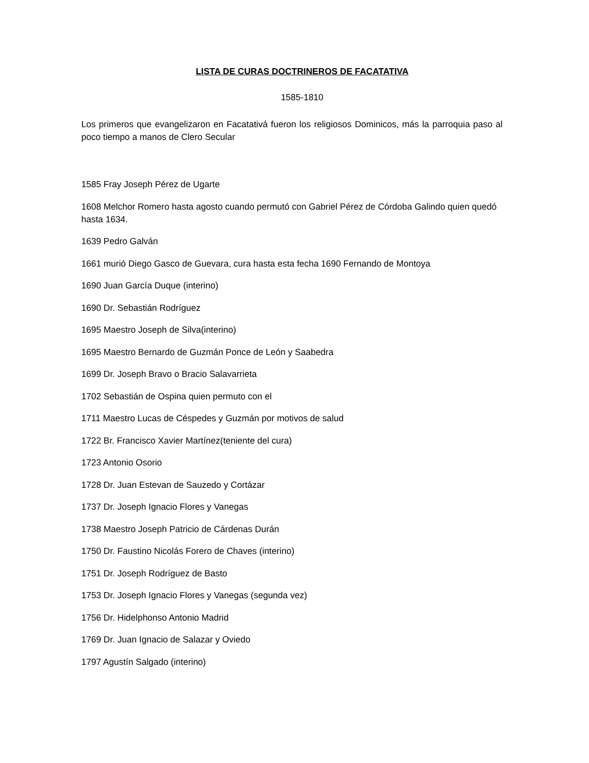LISTA DE CURAS DOCTRINEROS DE FACATATIVA
1585-1810
Los primeros que evangelizaron en Facatativá fueron los religiosos Dominicos, más la parroquia paso al poco tiempo a manos de Clero Secular
1585 Fray Joseph Pérez de Ugarte
1608 Melchor Romero hasta agosto cuando permutó con Gabriel Pérez de Córdoba Galindo quien quedó hasta 1634.
1639 Pedro Galván
1661 murió Diego Gasco de Guevara, cura hasta esta fecha 1690 Fernando de Montoya
1690 Juan García Duque (interino)
1690 Dr. Sebastián Rodríguez
1695 Maestro Joseph de Silva(interino)
1695 Maestro Bernardo de Guzmán Ponce de León y Saabedra
1699 Dr. Joseph Bravo o Bracio Salavarrieta
1702 Sebastián de Ospina quien permuto con el
1711 Maestro Lucas de Céspedes y Guzmán por motivos de salud
1722 Br. Francisco Xavier Martínez(teniente del cura)
1723 Antonio Osorio
1728 Dr. Juan Estevan de Sauzedo y Cortázar
1737 Dr. Joseph Ignacio Flores y Vanegas
1738 Maestro Joseph Patricio de Cárdenas Durán
1750 Dr. Faustino Nicolás Forero de Chaves (interino)
1751 Dr. Joseph Rodríguez de Basto
1753 Dr. Joseph Ignacio Flores y Vanegas (segunda vez)
1756 Dr. Hidelphonso Antonio Madrid
1769 Dr. Juan Ignacio de Salazar y Oviedo
1797 Agustín Salgado (interino)